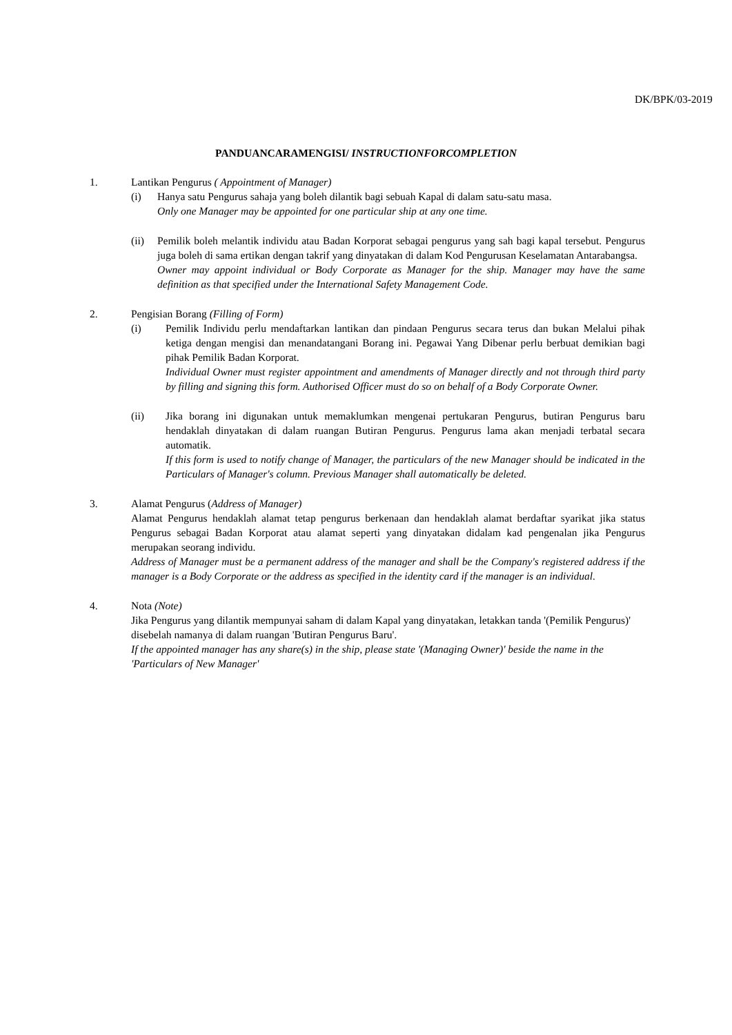DK/BPK/03-2019
PANDUANCARAMENGISI/ INSTRUCTIONFORCOMPLETION
1. Lantikan Pengurus ( Appointment of Manager)
(i) Hanya satu Pengurus sahaja yang boleh dilantik bagi sebuah Kapal di dalam satu-satu masa.
Only one Manager may be appointed for one particular ship at any one time.
(ii) Pemilik boleh melantik individu atau Badan Korporat sebagai pengurus yang sah bagi kapal tersebut. Pengurus juga boleh di sama ertikan dengan takrif yang dinyatakan di dalam Kod Pengurusan Keselamatan Antarabangsa.
Owner may appoint individual or Body Corporate as Manager for the ship. Manager may have the same definition as that specified under the International Safety Management Code.
2. Pengisian Borang (Filling of Form)
(i) Pemilik Individu perlu mendaftarkan lantikan dan pindaan Pengurus secara terus dan bukan Melalui pihak ketiga dengan mengisi dan menandatangani Borang ini. Pegawai Yang Dibenar perlu berbuat demikian bagi pihak Pemilik Badan Korporat.
Individual Owner must register appointment and amendments of Manager directly and not through third party by filling and signing this form. Authorised Officer must do so on behalf of a Body Corporate Owner.
(ii) Jika borang ini digunakan untuk memaklumkan mengenai pertukaran Pengurus, butiran Pengurus baru hendaklah dinyatakan di dalam ruangan Butiran Pengurus. Pengurus lama akan menjadi terbatal secara automatik.
If this form is used to notify change of Manager, the particulars of the new Manager should be indicated in the Particulars of Manager's column. Previous Manager shall automatically be deleted.
3. Alamat Pengurus (Address of Manager)
Alamat Pengurus hendaklah alamat tetap pengurus berkenaan dan hendaklah alamat berdaftar syarikat jika status Pengurus sebagai Badan Korporat atau alamat seperti yang dinyatakan didalam kad pengenalan jika Pengurus merupakan seorang individu.
Address of Manager must be a permanent address of the manager and shall be the Company's registered address if the manager is a Body Corporate or the address as specified in the identity card if the manager is an individual.
4. Nota (Note)
Jika Pengurus yang dilantik mempunyai saham di dalam Kapal yang dinyatakan, letakkan tanda '(Pemilik Pengurus)' disebelah namanya di dalam ruangan 'Butiran Pengurus Baru'.
If the appointed manager has any share(s) in the ship, please state '(Managing Owner)' beside the name in the 'Particulars of New Manager'